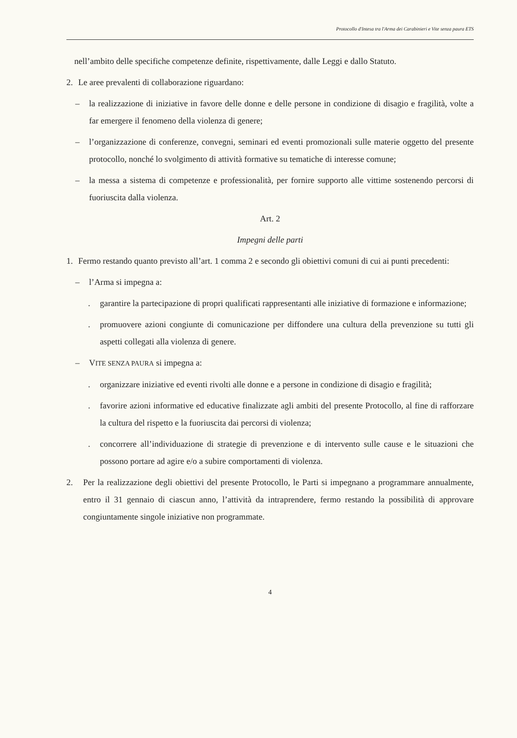Protocollo d'Intesa tra l'Arma dei Carabinieri e Vite senza paura ETS
nell’ambito delle specifiche competenze definite, rispettivamente, dalle Leggi e dallo Statuto.
2. Le aree prevalenti di collaborazione riguardano:
– la realizzazione di iniziative in favore delle donne e delle persone in condizione di disagio e fragilità, volte a far emergere il fenomeno della violenza di genere;
– l’organizzazione di conferenze, convegni, seminari ed eventi promozionali sulle materie oggetto del presente protocollo, nonché lo svolgimento di attività formative su tematiche di interesse comune;
– la messa a sistema di competenze e professionalità, per fornire supporto alle vittime sostenendo percorsi di fuoriuscita dalla violenza.
Art. 2
Impegni delle parti
1. Fermo restando quanto previsto all’art. 1 comma 2 e secondo gli obiettivi comuni di cui ai punti precedenti:
– l’Arma si impegna a:
. garantire la partecipazione di propri qualificati rappresentanti alle iniziative di formazione e informazione;
. promuovere azioni congiunte di comunicazione per diffondere una cultura della prevenzione su tutti gli aspetti collegati alla violenza di genere.
– VITE SENZA PAURA si impegna a:
. organizzare iniziative ed eventi rivolti alle donne e a persone in condizione di disagio e fragilità;
. favorire azioni informative ed educative finalizzate agli ambiti del presente Protocollo, al fine di rafforzare la cultura del rispetto e la fuoriuscita dai percorsi di violenza;
. concorrere all’individuazione di strategie di prevenzione e di intervento sulle cause e le situazioni che possono portare ad agire e/o a subire comportamenti di violenza.
2. Per la realizzazione degli obiettivi del presente Protocollo, le Parti si impegnano a programmare annualmente, entro il 31 gennaio di ciascun anno, l’attività da intraprendere, fermo restando la possibilità di approvare congiuntamente singole iniziative non programmate.
4